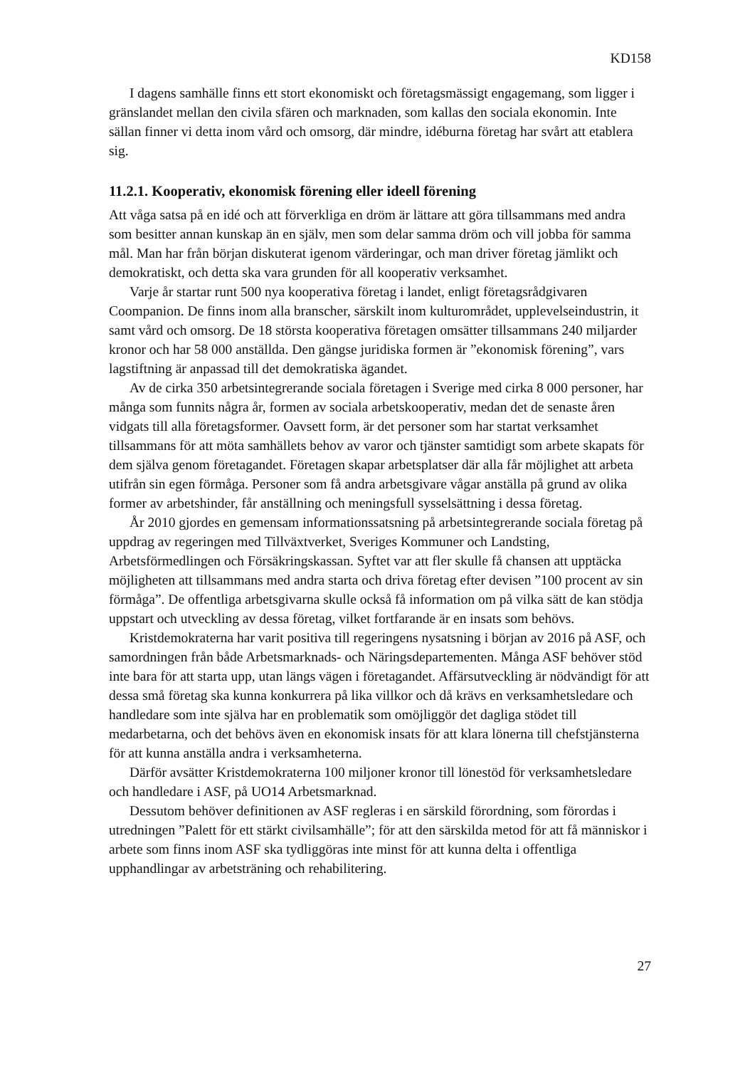KD158
I dagens samhälle finns ett stort ekonomiskt och företagsmässigt engagemang, som ligger i gränslandet mellan den civila sfären och marknaden, som kallas den sociala ekonomin. Inte sällan finner vi detta inom vård och omsorg, där mindre, idéburna företag har svårt att etablera sig.
11.2.1. Kooperativ, ekonomisk förening eller ideell förening
Att våga satsa på en idé och att förverkliga en dröm är lättare att göra tillsammans med andra som besitter annan kunskap än en själv, men som delar samma dröm och vill jobba för samma mål. Man har från början diskuterat igenom värderingar, och man driver företag jämlikt och demokratiskt, och detta ska vara grunden för all kooperativ verksamhet.
Varje år startar runt 500 nya kooperativa företag i landet, enligt företagsrådgivaren Coompanion. De finns inom alla branscher, särskilt inom kulturområdet, upplevelseindustrin, it samt vård och omsorg. De 18 största kooperativa företagen omsätter tillsammans 240 miljarder kronor och har 58 000 anställda. Den gängse juridiska formen är ”ekonomisk förening”, vars lagstiftning är anpassad till det demokratiska ägandet.
Av de cirka 350 arbetsintegrerande sociala företagen i Sverige med cirka 8 000 personer, har många som funnits några år, formen av sociala arbetskooperativ, medan det de senaste åren vidgats till alla företagsformer. Oavsett form, är det personer som har startat verksamhet tillsammans för att möta samhällets behov av varor och tjänster samtidigt som arbete skapats för dem själva genom företagandet. Företagen skapar arbetsplatser där alla får möjlighet att arbeta utifrån sin egen förmåga. Personer som få andra arbetsgivare vågar anställa på grund av olika former av arbetshinder, får anställning och meningsfull sysselsättning i dessa företag.
År 2010 gjordes en gemensam informationssatsning på arbetsintegrerande sociala företag på uppdrag av regeringen med Tillväxtverket, Sveriges Kommuner och Landsting, Arbetsförmedlingen och Försäkringskassan. Syftet var att fler skulle få chansen att upptäcka möjligheten att tillsammans med andra starta och driva företag efter devisen ”100 procent av sin förmåga”. De offentliga arbetsgivarna skulle också få information om på vilka sätt de kan stödja uppstart och utveckling av dessa företag, vilket fortfarande är en insats som behövs.
Kristdemokraterna har varit positiva till regeringens nysatsning i början av 2016 på ASF, och samordningen från både Arbetsmarknads- och Näringsdepartementen. Många ASF behöver stöd inte bara för att starta upp, utan längs vägen i företagandet. Affärsutveckling är nödvändigt för att dessa små företag ska kunna konkurrera på lika villkor och då krävs en verksamhetsledare och handledare som inte själva har en problematik som omöjliggör det dagliga stödet till medarbetarna, och det behövs även en ekonomisk insats för att klara lönerna till chefstjänsterna för att kunna anställa andra i verksamheterna.
Därför avsätter Kristdemokraterna 100 miljoner kronor till lönestöd för verksamhetsledare och handledare i ASF, på UO14 Arbetsmarknad.
Dessutom behöver definitionen av ASF regleras i en särskild förordning, som förordas i utredningen ”Palett för ett stärkt civilsamhälle”; för att den särskilda metod för att få människor i arbete som finns inom ASF ska tydliggöras inte minst för att kunna delta i offentliga upphandlingar av arbetsträning och rehabilitering.
27